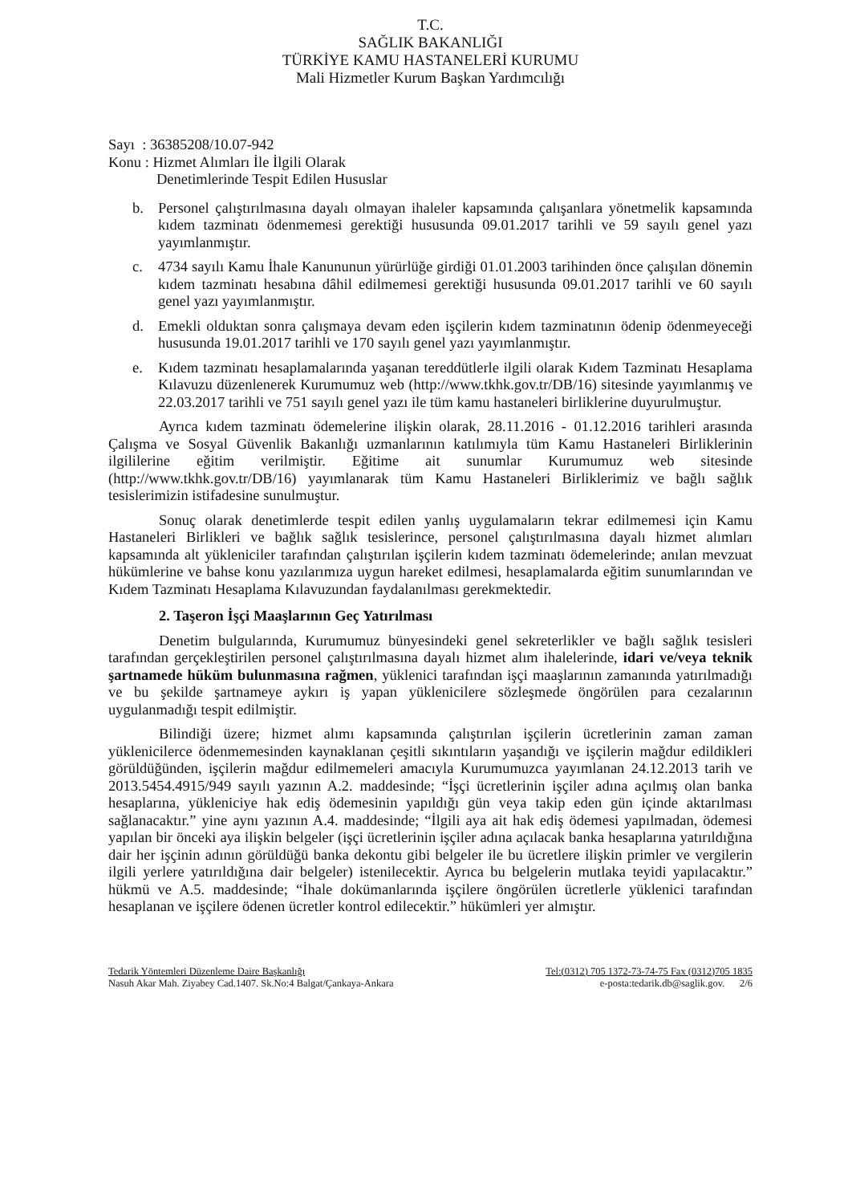T.C.
SAĞLIK BAKANLIĞI
TÜRKİYE KAMU HASTANELERİ KURUMU
Mali Hizmetler Kurum Başkan Yardımcılığı
Sayı : 36385208/10.07-942
Konu : Hizmet Alımları İle İlgili Olarak
Denetimlerinde Tespit Edilen Hususlar
b. Personel çalıştırılmasına dayalı olmayan ihaleler kapsamında çalışanlara yönetmelik kapsamında kıdem tazminatı ödenmemesi gerektiği hususunda 09.01.2017 tarihli ve 59 sayılı genel yazı yayımlanmıştır.
c. 4734 sayılı Kamu İhale Kanununun yürürlüğe girdiği 01.01.2003 tarihinden önce çalışılan dönemin kıdem tazminatı hesabına dâhil edilmemesi gerektiği hususunda 09.01.2017 tarihli ve 60 sayılı genel yazı yayımlanmıştır.
d. Emekli olduktan sonra çalışmaya devam eden işçilerin kıdem tazminatının ödenip ödenmeyeceği hususunda 19.01.2017 tarihli ve 170 sayılı genel yazı yayımlanmıştır.
e. Kıdem tazminatı hesaplamalarında yaşanan tereddütlerle ilgili olarak Kıdem Tazminatı Hesaplama Kılavuzu düzenlenerek Kurumumuz web (http://www.tkhk.gov.tr/DB/16) sitesinde yayımlanmış ve 22.03.2017 tarihli ve 751 sayılı genel yazı ile tüm kamu hastaneleri birliklerine duyurulmuştur.
Ayrıca kıdem tazminatı ödemelerine ilişkin olarak, 28.11.2016 - 01.12.2016 tarihleri arasında Çalışma ve Sosyal Güvenlik Bakanlığı uzmanlarının katılımıyla tüm Kamu Hastaneleri Birliklerinin ilgililerine eğitim verilmiştir. Eğitime ait sunumlar Kurumumuz web sitesinde (http://www.tkhk.gov.tr/DB/16) yayımlanarak tüm Kamu Hastaneleri Birliklerimiz ve bağlı sağlık tesislerimizin istifadesine sunulmuştur.
Sonuç olarak denetimlerde tespit edilen yanlış uygulamaların tekrar edilmemesi için Kamu Hastaneleri Birlikleri ve bağlık sağlık tesislerince, personel çalıştırılmasına dayalı hizmet alımları kapsamında alt yükleniciler tarafından çalıştırılan işçilerin kıdem tazminatı ödemelerinde; anılan mevzuat hükümlerine ve bahse konu yazılarımıza uygun hareket edilmesi, hesaplamalarda eğitim sunumlarından ve Kıdem Tazminatı Hesaplama Kılavuzundan faydalanılması gerekmektedir.
2. Taşeron İşçi Maaşlarının Geç Yatırılması
Denetim bulgularında, Kurumumuz bünyesindeki genel sekreterlikler ve bağlı sağlık tesisleri tarafından gerçekleştirilen personel çalıştırılmasına dayalı hizmet alım ihalelerinde, idari ve/veya teknik şartnamede hüküm bulunmasına rağmen, yüklenici tarafından işçi maaşlarının zamanında yatırılmadığı ve bu şekilde şartnameye aykırı iş yapan yüklenicilere sözleşmede öngörülen para cezalarının uygulanmadığı tespit edilmiştir.
Bilindiği üzere; hizmet alımı kapsamında çalıştırılan işçilerin ücretlerinin zaman zaman yüklenicilerce ödenmemesinden kaynaklanan çeşitli sıkıntıların yaşandığı ve işçilerin mağdur edildikleri görüldüğünden, işçilerin mağdur edilmemeleri amacıyla Kurumumuzca yayımlanan 24.12.2013 tarih ve 2013.5454.4915/949 sayılı yazının A.2. maddesinde; “İşçi ücretlerinin işçiler adına açılmış olan banka hesaplarına, yükleniciye hak ediş ödemesinin yapıldığı gün veya takip eden gün içinde aktarılması sağlanacaktır.” yine aynı yazının A.4. maddesinde; “İlgili aya ait hak ediş ödemesi yapılmadan, ödemesi yapılan bir önceki aya ilişkin belgeler (işçi ücretlerinin işçiler adına açılacak banka hesaplarına yatırıldığına dair her işçinin adının görüldüğü banka dekontu gibi belgeler ile bu ücretlere ilişkin primler ve vergilerin ilgili yerlere yatırıldığına dair belgeler) istenilecektir. Ayrıca bu belgelerin mutlaka teyidi yapılacaktır.” hükmü ve A.5. maddesinde; “İhale dokümanlarında işçilere öngörülen ücretlerle yüklenici tarafından hesaplanan ve işçilere ödenen ücretler kontrol edilecektir.” hükümleri yer almıştır.
Tedarik Yöntemleri Düzenleme Daire Başkanlığı Tel:(0312) 705 1372-73-74-75 Fax (0312)705 1835
Nasuh Akar Mah. Ziyabey Cad.1407. Sk.No:4 Balgat/Çankaya-Ankara e-posta:tedarik.db@saglik.gov. 2/6